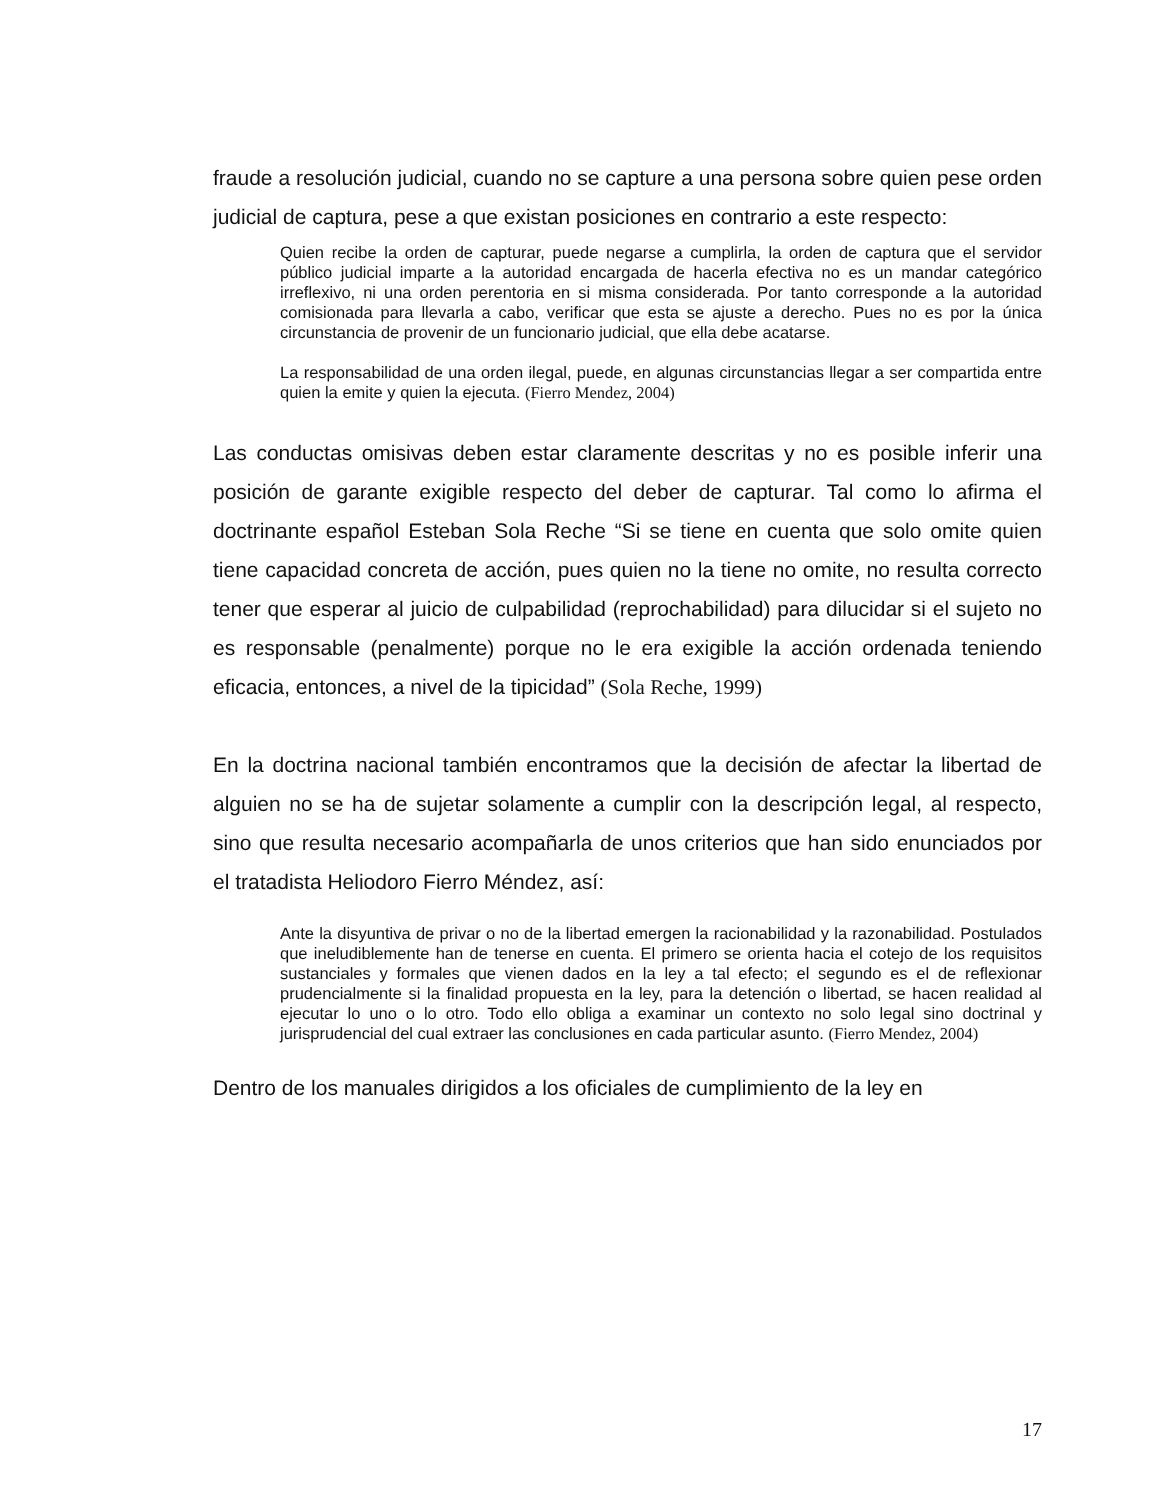fraude a resolución judicial, cuando no se capture a una persona sobre quien pese orden judicial de captura, pese a que existan posiciones en contrario a este respecto:
Quien recibe la orden de capturar, puede negarse a cumplirla, la orden de captura que el servidor público judicial imparte a la autoridad encargada de hacerla efectiva no es un mandar categórico irreflexivo, ni una orden perentoria en si misma considerada. Por tanto corresponde a la autoridad comisionada para llevarla a cabo, verificar que esta se ajuste a derecho. Pues no es por la única circunstancia de provenir de un funcionario judicial, que ella debe acatarse.
La responsabilidad de una orden ilegal, puede, en algunas circunstancias llegar a ser compartida entre quien la emite y quien la ejecuta. (Fierro Mendez, 2004)
Las conductas omisivas deben estar claramente descritas y no es posible inferir una posición de garante exigible respecto del deber de capturar. Tal como lo afirma el doctrinante español Esteban Sola Reche “Si se tiene en cuenta que solo omite quien tiene capacidad concreta de acción, pues quien no la tiene no omite, no resulta correcto tener que esperar al juicio de culpabilidad (reprochabilidad) para dilucidar si el sujeto no es responsable (penalmente) porque no le era exigible la acción ordenada teniendo eficacia, entonces, a nivel de la tipicidad” (Sola Reche, 1999)
En la doctrina nacional también encontramos que la decisión de afectar la libertad de alguien no se ha de sujetar solamente a cumplir con la descripción legal, al respecto, sino que resulta necesario acompañarla de unos criterios que han sido enunciados por el tratadista Heliodoro Fierro Méndez, así:
Ante la disyuntiva de privar o no de la libertad emergen la racionabilidad y la razonabilidad. Postulados que ineludiblemente han de tenerse en cuenta. El primero se orienta hacia el cotejo de los requisitos sustanciales y formales que vienen dados en la ley a tal efecto; el segundo es el de reflexionar prudencialmente si la finalidad propuesta en la ley, para la detención o libertad, se hacen realidad al ejecutar lo uno o lo otro. Todo ello obliga a examinar un contexto no solo legal sino doctrinal y jurisprudencial del cual extraer las conclusiones en cada particular asunto. (Fierro Mendez, 2004)
Dentro de los manuales dirigidos a los oficiales de cumplimiento de la ley en
17